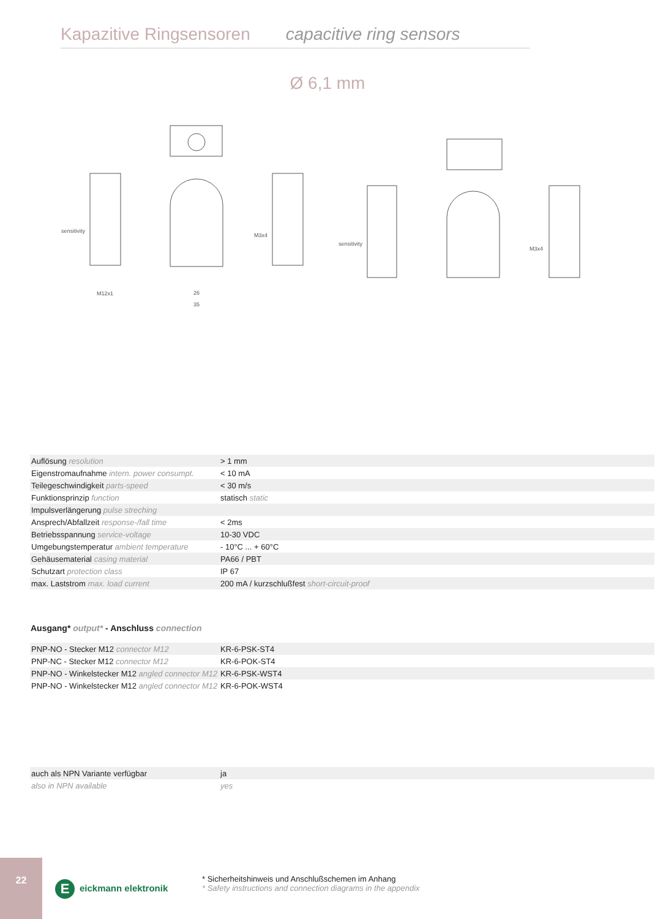Kapazitive Ringsensoren capacitive ring sensors
Ø 6,1 mm
sensitivity
M12x1
M3x4
sensitivity
M3x4
26
35
| Auflösung resolution | > 1 mm |
| Eigenstromaufnahme intern. power consumpt. | < 10 mA |
| Teilegeschwindigkeit parts-speed | < 30 m/s |
| Funktionsprinzip function | statisch static |
| Impulsverlängerung pulse streching | |
| Ansprech/Abfallzeit response-/fall time | < 2ms |
| Betriebsspannung service-voltage | 10-30 VDC |
| Umgebungstemperatur ambient temperature | - 10°C ... + 60°C |
| Gehäusematerial casing material | PA66 / PBT |
| Schutzart protection class | IP 67 |
| max. Laststrom max. load current | 200 mA / kurzschlußfest short-circuit-proof |
Ausgang* output* - Anschluss connection
| PNP-NO - Stecker M12 connector M12 | KR-6-PSK-ST4 |
| PNP-NC - Stecker M12 connector M12 | KR-6-POK-ST4 |
| PNP-NO - Winkelstecker M12 angled connector M12 | KR-6-PSK-WST4 |
| PNP-NO - Winkelstecker M12 angled connector M12 | KR-6-POK-WST4 |
| auch als NPN Variante verfügbar | ja |
| also in NPN available | yes |
22
Eeickmann elektronik
* Sicherheitshinweis und Anschlußschemen im Anhang
* Safety instructions and connection diagrams in the appendix